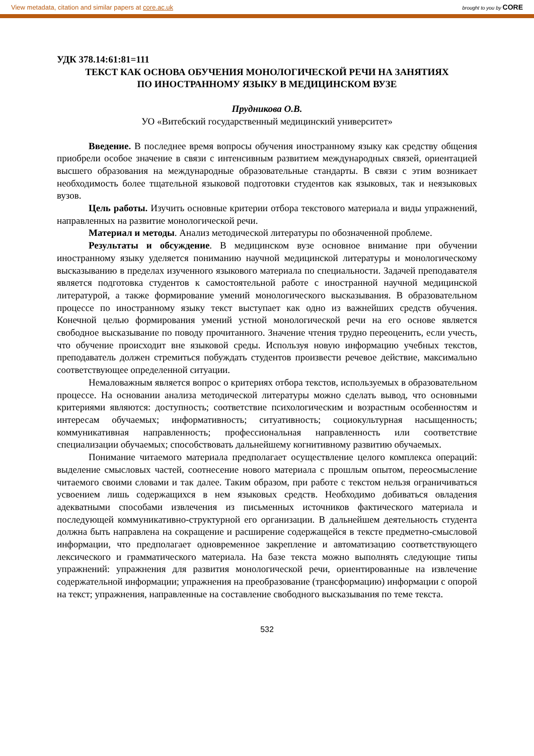View metadata, citation and similar papers at core.ac.uk brought to you by CORE
УДК 378.14:61:81=111
ТЕКСТ КАК ОСНОВА ОБУЧЕНИЯ МОНОЛОГИЧЕСКОЙ РЕЧИ НА ЗАНЯТИЯХ
ПО ИНОСТРАННОМУ ЯЗЫКУ В МЕДИЦИНСКОМ ВУЗЕ
Прудникова О.В.
УО «Витебский государственный медицинский университет»
Введение. В последнее время вопросы обучения иностранному языку как средству общения приобрели особое значение в связи с интенсивным развитием международных связей, ориентацией высшего образования на международные образовательные стандарты. В связи с этим возникает необходимость более тщательной языковой подготовки студентов как языковых, так и неязыковых вузов.
Цель работы. Изучить основные критерии отбора текстового материала и виды упражнений, направленных на развитие монологической речи.
Материал и методы. Анализ методической литературы по обозначенной проблеме.
Результаты и обсуждение. В медицинском вузе основное внимание при обучении иностранному языку уделяется пониманию научной медицинской литературы и монологическому высказыванию в пределах изученного языкового материала по специальности. Задачей преподавателя является подготовка студентов к самостоятельной работе с иностранной научной медицинской литературой, а также формирование умений монологического высказывания. В образовательном процессе по иностранному языку текст выступает как одно из важнейших средств обучения. Конечной целью формирования умений устной монологической речи на его основе является свободное высказывание по поводу прочитанного. Значение чтения трудно переоценить, если учесть, что обучение происходит вне языковой среды. Используя новую информацию учебных текстов, преподаватель должен стремиться побуждать студентов произвести речевое действие, максимально соответствующее определенной ситуации.
Немаловажным является вопрос о критериях отбора текстов, используемых в образовательном процессе. На основании анализа методической литературы можно сделать вывод, что основными критериями являются: доступность; соответствие психологическим и возрастным особенностям и интересам обучаемых; информативность; ситуативность; социокультурная насыщенность; коммуникативная направленность; профессиональная направленность или соответствие специализации обучаемых; способствовать дальнейшему когнитивному развитию обучаемых.
Понимание читаемого материала предполагает осуществление целого комплекса операций: выделение смысловых частей, соотнесение нового материала с прошлым опытом, переосмысление читаемого своими словами и так далее. Таким образом, при работе с текстом нельзя ограничиваться усвоением лишь содержащихся в нем языковых средств. Необходимо добиваться овладения адекватными способами извлечения из письменных источников фактического материала и последующей коммуникативно-структурной его организации. В дальнейшем деятельность студента должна быть направлена на сокращение и расширение содержащейся в тексте предметно-смысловой информации, что предполагает одновременное закрепление и автоматизацию соответствующего лексического и грамматического материала. На базе текста можно выполнять следующие типы упражнений: упражнения для развития монологической речи, ориентированные на извлечение содержательной информации; упражнения на преобразование (трансформацию) информации с опорой на текст; упражнения, направленные на составление свободного высказывания по теме текста.
532